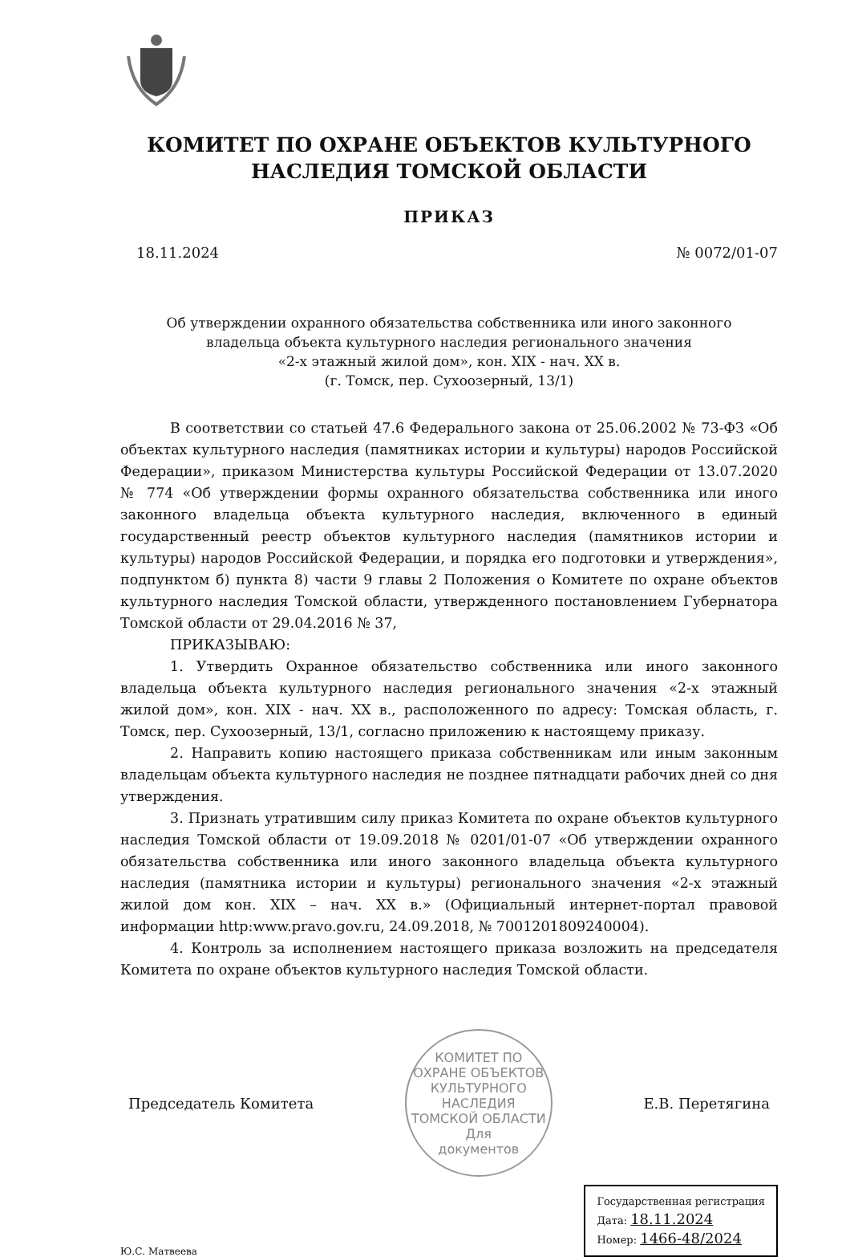КОМИТЕТ ПО ОХРАНЕ ОБЪЕКТОВ КУЛЬТУРНОГО
НАСЛЕДИЯ ТОМСКОЙ ОБЛАСТИ
ПРИКАЗ
18.11.2024 № 0072/01-07
Об утверждении охранного обязательства собственника или иного законного
владельца объекта культурного наследия регионального значения
«2-х этажный жилой дом», кон. XIX - нач. XX в.
(г. Томск, пер. Сухоозерный, 13/1)
В соответствии со статьей 47.6 Федерального закона от 25.06.2002 № 73-ФЗ «Об объектах культурного наследия (памятниках истории и культуры) народов Российской Федерации», приказом Министерства культуры Российской Федерации от 13.07.2020 № 774 «Об утверждении формы охранного обязательства собственника или иного законного владельца объекта культурного наследия, включенного в единый государственный реестр объектов культурного наследия (памятников истории и культуры) народов Российской Федерации, и порядка его подготовки и утверждения», подпунктом б) пункта 8) части 9 главы 2 Положения о Комитете по охране объектов культурного наследия Томской области, утвержденного постановлением Губернатора Томской области от 29.04.2016 № 37,
ПРИКАЗЫВАЮ:
1. Утвердить Охранное обязательство собственника или иного законного владельца объекта культурного наследия регионального значения «2-х этажный жилой дом», кон. XIX - нач. XX в., расположенного по адресу: Томская область, г. Томск, пер. Сухоозерный, 13/1, согласно приложению к настоящему приказу.
2. Направить копию настоящего приказа собственникам или иным законным владельцам объекта культурного наследия не позднее пятнадцати рабочих дней со дня утверждения.
3. Признать утратившим силу приказ Комитета по охране объектов культурного наследия Томской области от 19.09.2018 № 0201/01-07 «Об утверждении охранного обязательства собственника или иного законного владельца объекта культурного наследия (памятника истории и культуры) регионального значения «2-х этажный жилой дом кон. XIX – нач. XX в.» (Официальный интернет-портал правовой информации http:www.pravo.gov.ru, 24.09.2018, № 7001201809240004).
4. Контроль за исполнением настоящего приказа возложить на председателя Комитета по охране объектов культурного наследия Томской области.
Председатель Комитета
КОМИТЕТ ПО ОХРАНЕ ОБЪЕКТОВ КУЛЬТУРНОГО НАСЛЕДИЯ ТОМСКОЙ ОБЛАСТИ
Для
документов
Е.В. Перетягина
Ю.С. Матвеева
Государственная регистрация
Дата: 18.11.2024
Номер: 1466-48/2024